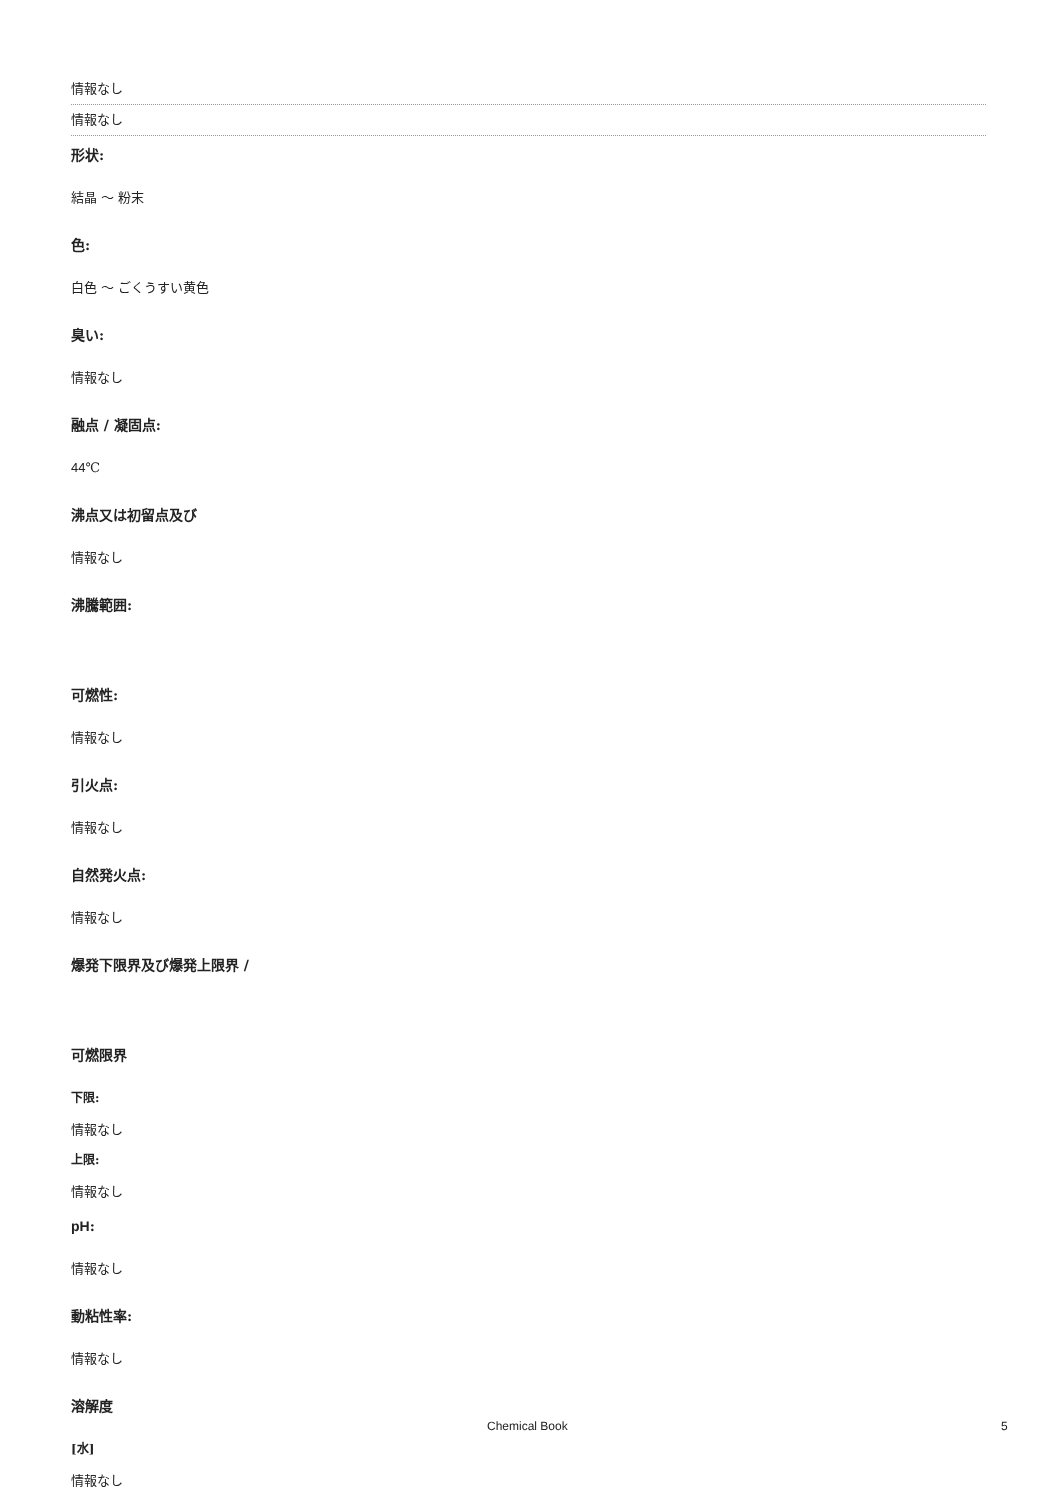情報なし
情報なし
形状:
結晶 ～ 粉末
色:
白色 ～ ごくうすい黄色
臭い:
情報なし
融点 / 凝固点:
44℃
沸点又は初留点及び
情報なし
沸騰範囲:
可燃性:
情報なし
引火点:
情報なし
自然発火点:
情報なし
爆発下限界及び爆発上限界 /
可燃限界
下限:
情報なし
上限:
情報なし
pH:
情報なし
動粘性率:
情報なし
溶解度
[水]
情報なし
Chemical Book 5